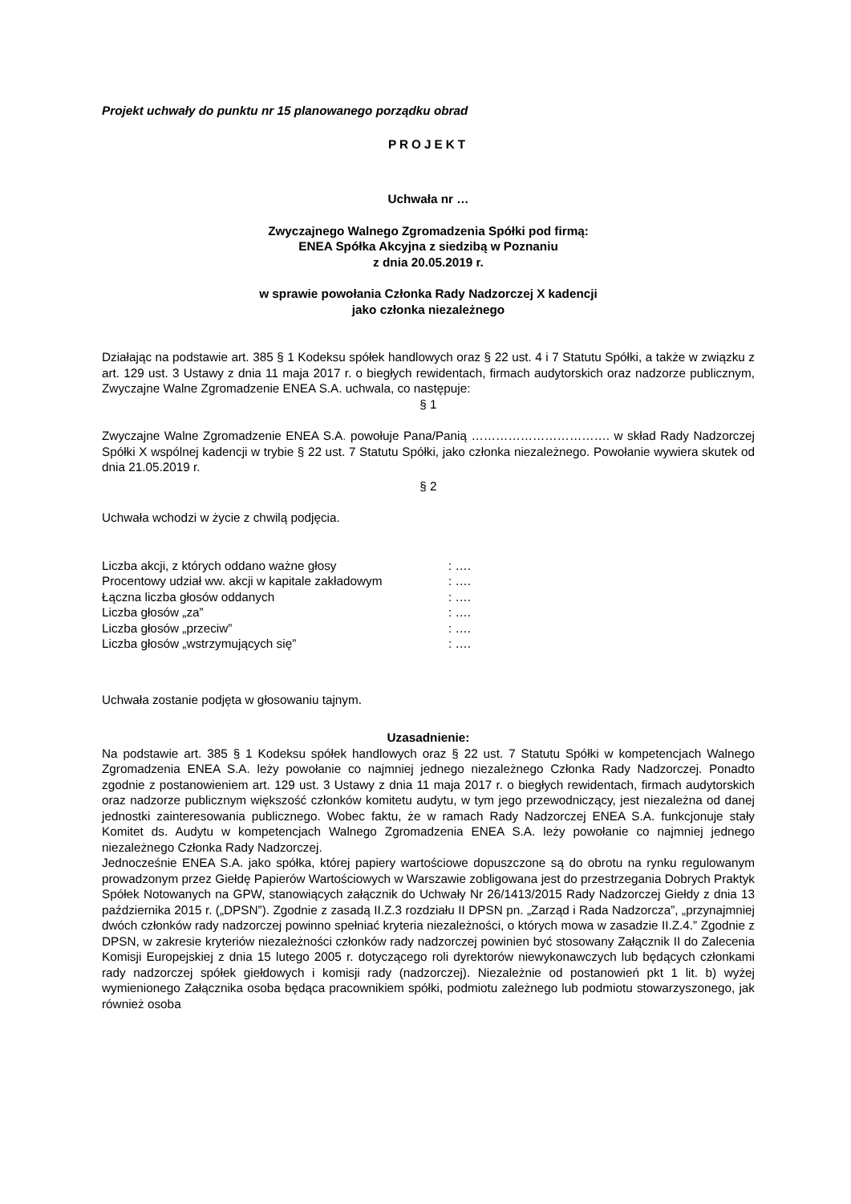Projekt uchwały do punktu nr 15 planowanego porządku obrad
PROJEKT
Uchwała nr …
Zwyczajnego Walnego Zgromadzenia Spółki pod firmą:
ENEA Spółka Akcyjna z siedzibą w Poznaniu
z dnia 20.05.2019 r.
w sprawie powołania Członka Rady Nadzorczej X kadencji
jako członka niezależnego
Działając na podstawie art. 385 § 1 Kodeksu spółek handlowych oraz § 22 ust. 4 i 7 Statutu Spółki, a także w związku z art. 129 ust. 3 Ustawy z dnia 11 maja 2017 r. o biegłych rewidentach, firmach audytorskich oraz nadzorze publicznym, Zwyczajne Walne Zgromadzenie ENEA S.A. uchwala, co następuje:
§ 1
Zwyczajne Walne Zgromadzenie ENEA S.A. powołuje Pana/Panią ……………………………. w skład Rady Nadzorczej Spółki X wspólnej kadencji w trybie § 22 ust. 7 Statutu Spółki, jako członka niezależnego. Powołanie wywiera skutek od dnia 21.05.2019 r.
§ 2
Uchwała wchodzi w życie z chwilą podjęcia.
| Liczba akcji, z których oddano ważne głosy | : …. |
| Procentowy udział ww. akcji w kapitale zakładowym | : …. |
| Łączna liczba głosów oddanych | : …. |
| Liczba głosów „za” | : …. |
| Liczba głosów „przeciw” | : …. |
| Liczba głosów „wstrzymujących się” | : …. |
Uchwała zostanie podjęta w głosowaniu tajnym.
Uzasadnienie:
Na podstawie art. 385 § 1 Kodeksu spółek handlowych oraz § 22 ust. 7 Statutu Spółki w kompetencjach Walnego Zgromadzenia ENEA S.A. leży powołanie co najmniej jednego niezależnego Członka Rady Nadzorczej. Ponadto zgodnie z postanowieniem art. 129 ust. 3 Ustawy z dnia 11 maja 2017 r. o biegłych rewidentach, firmach audytorskich oraz nadzorze publicznym większość członków komitetu audytu, w tym jego przewodniczący, jest niezależna od danej jednostki zainteresowania publicznego. Wobec faktu, że w ramach Rady Nadzorczej ENEA S.A. funkcjonuje stały Komitet ds. Audytu w kompetencjach Walnego Zgromadzenia ENEA S.A. leży powołanie co najmniej jednego niezależnego Członka Rady Nadzorczej.
Jednocześnie ENEA S.A. jako spółka, której papiery wartościowe dopuszczone są do obrotu na rynku regulowanym prowadzonym przez Giełdę Papierów Wartościowych w Warszawie zobligowana jest do przestrzegania Dobrych Praktyk Spółek Notowanych na GPW, stanowiących załącznik do Uchwały Nr 26/1413/2015 Rady Nadzorczej Giełdy z dnia 13 października 2015 r. („DPSN”). Zgodnie z zasadą II.Z.3 rozdziału II DPSN pn. „Zarząd i Rada Nadzorcza”, „przynajmniej dwóch członków rady nadzorczej powinno spełniać kryteria niezależności, o których mowa w zasadzie II.Z.4.” Zgodnie z DPSN, w zakresie kryteriów niezależności członków rady nadzorczej powinien być stosowany Załącznik II do Zalecenia Komisji Europejskiej z dnia 15 lutego 2005 r. dotyczącego roli dyrektorów niewykonawczych lub będących członkami rady nadzorczej spółek giełdowych i komisji rady (nadzorczej). Niezależnie od postanowień pkt 1 lit. b) wyżej wymienionego Załącznika osoba będąca pracownikiem spółki, podmiotu zależnego lub podmiotu stowarzyszonego, jak również osoba